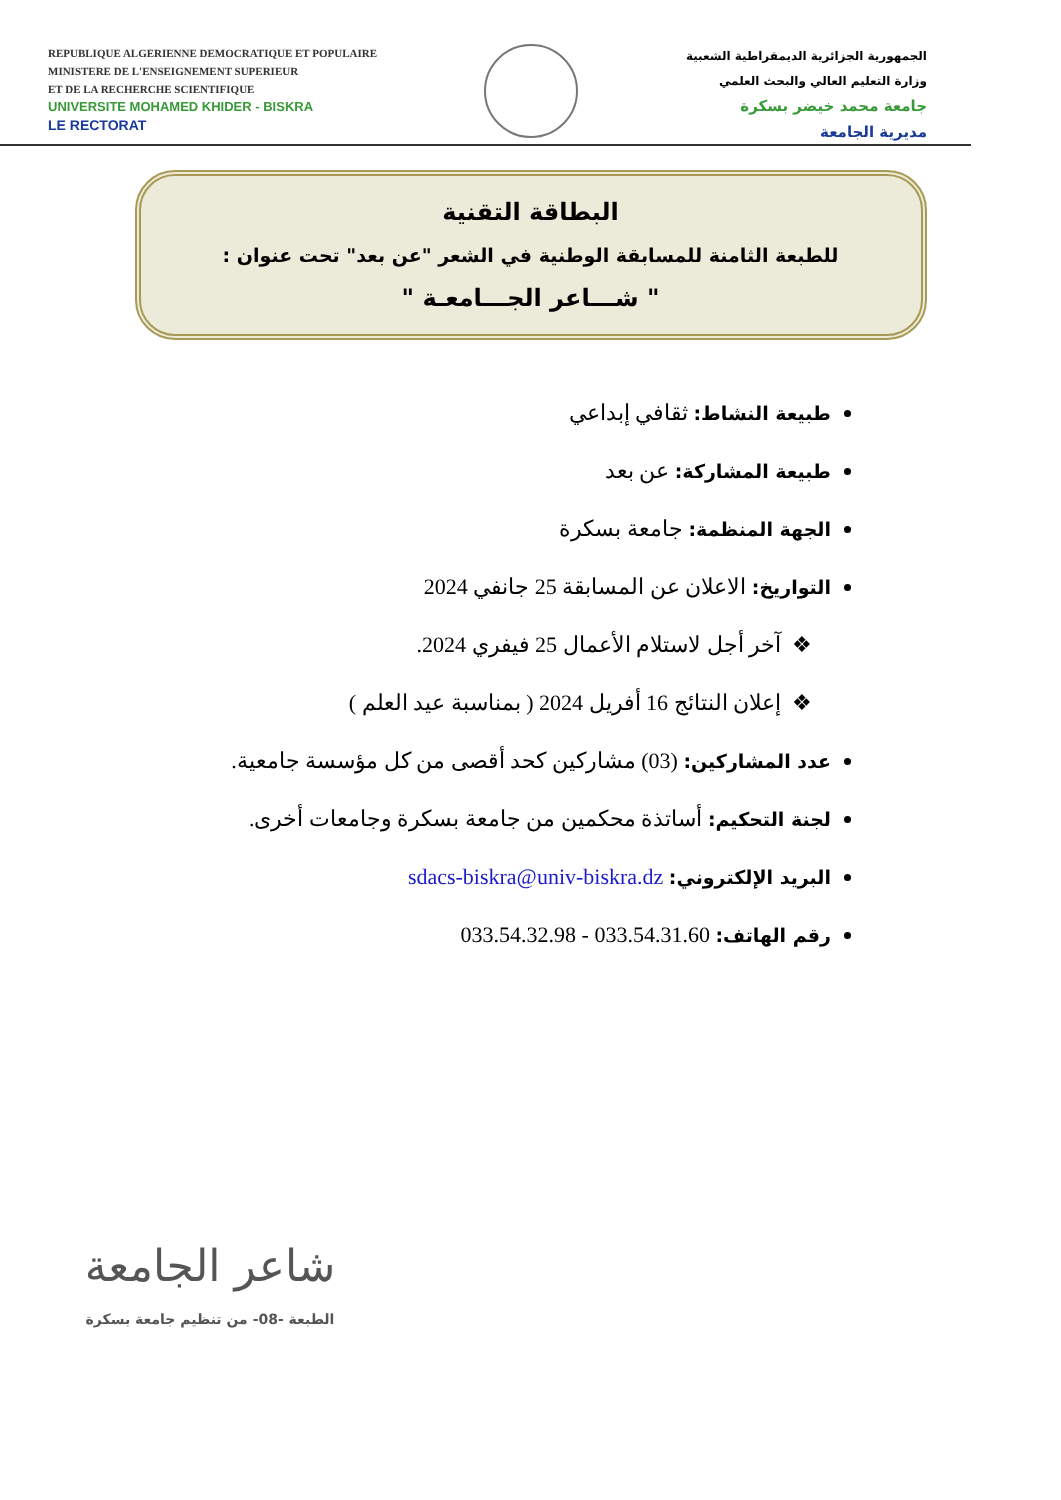REPUBLIQUE ALGERIENNE DEMOCRATIQUE ET POPULAIRE
MINISTERE DE L'ENSEIGNEMENT SUPERIEUR
ET DE LA RECHERCHE SCIENTIFIQUE
UNIVERSITE MOHAMED KHIDER - BISKRA
LE RECTORAT
الجمهورية الجزائرية الديمقراطية الشعبية
وزارة التعليم العالي والبحث العلمي
جامعة محمد خيضر بسكرة
مديرية الجامعة
البطاقة التقنية
للطبعة الثامنة للمسابقة الوطنية في الشعر "عن بعد" تحت عنوان :
" شـــاعر الجـــامعـة "
طبيعة النشاط: ثقافي إبداعي
طبيعة المشاركة: عن بعد
الجهة المنظمة: جامعة بسكرة
التواريخ: الاعلان عن المسابقة 25 جانفي 2024
آخر أجل لاستلام الأعمال 25 فيفري 2024.
إعلان النتائج 16 أفريل 2024 ( بمناسبة عيد العلم )
عدد المشاركين: (03) مشاركين كحد أقصى من كل مؤسسة جامعية.
لجنة التحكيم: أساتذة محكمين من جامعة بسكرة وجامعات أخرى.
البريد الإلكتروني: sdacs-biskra@univ-biskra.dz
رقم الهاتف: 033.54.31.60 - 033.54.32.98
شاعر الجامعة
الطبعة -08- من تنظيم جامعة بسكرة